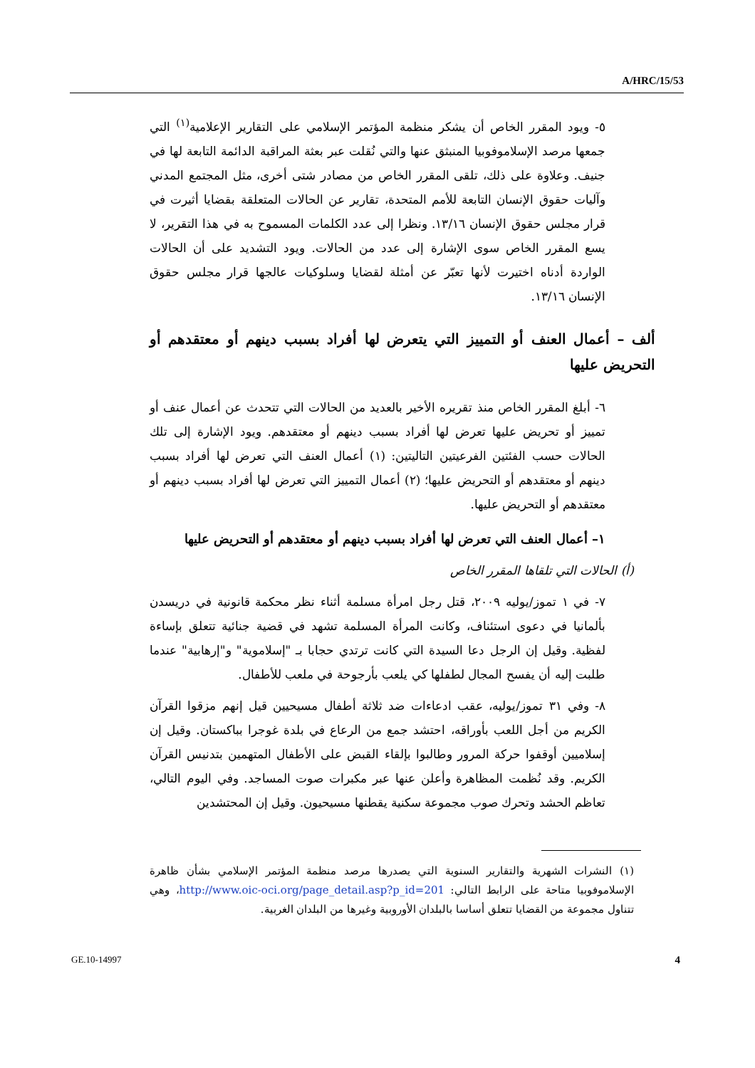A/HRC/15/53
٥- ويود المقرر الخاص أن يشكر منظمة المؤتمر الإسلامي على التقارير الإعلامية<sup>(١)</sup> التي جمعها مرصد الإسلاموفوبيا المنبثق عنها والتي نُقلت عبر بعثة المراقبة الدائمة التابعة لها في جنيف. وعلاوة على ذلك، تلقى المقرر الخاص من مصادر شتى أخرى، مثل المجتمع المدني وآليات حقوق الإنسان التابعة للأمم المتحدة، تقارير عن الحالات المتعلقة بقضايا أثيرت في قرار مجلس حقوق الإنسان ١٣/١٦. ونظرا إلى عدد الكلمات المسموح به في هذا التقرير، لا يسع المقرر الخاص سوى الإشارة إلى عدد من الحالات. ويود التشديد على أن الحالات الواردة أدناه اختيرت لأنها تعبّر عن أمثلة لقضايا وسلوكيات عالجها قرار مجلس حقوق الإنسان ١٣/١٦.
ألف – أعمال العنف أو التمييز التي يتعرض لها أفراد بسبب دينهم أو معتقدهم أو التحريض عليها
٦- أبلغ المقرر الخاص منذ تقريره الأخير بالعديد من الحالات التي تتحدث عن أعمال عنف أو تمييز أو تحريض عليها تعرض لها أفراد بسبب دينهم أو معتقدهم. ويود الإشارة إلى تلك الحالات حسب الفئتين الفرعيتين التاليتين: (١) أعمال العنف التي تعرض لها أفراد بسبب دينهم أو معتقدهم أو التحريض عليها؛ (٢) أعمال التمييز التي تعرض لها أفراد بسبب دينهم أو معتقدهم أو التحريض عليها.
١– أعمال العنف التي تعرض لها أفراد بسبب دينهم أو معتقدهم أو التحريض عليها
(أ) الحالات التي تلقاها المقرر الخاص
٧- في ١ تموز/يوليه ٢٠٠٩، قتل رجل امرأة مسلمة أثناء نظر محكمة قانونية في دريسدن بألمانيا في دعوى استئناف، وكانت المرأة المسلمة تشهد في قضية جنائية تتعلق بإساءة لفظية. وقيل إن الرجل دعا السيدة التي كانت ترتدي حجابا بـ "إسلاموية" و"إرهابية" عندما طلبت إليه أن يفسح المجال لطفلها كي يلعب بأرجوحة في ملعب للأطفال.
٨- وفي ٣١ تموز/يوليه، عقب ادعاءات ضد ثلاثة أطفال مسيحيين قيل إنهم مزقوا القرآن الكريم من أجل اللعب بأوراقه، احتشد جمع من الرعاع في بلدة غوجرا بباكستان. وقيل إن إسلاميين أوقفوا حركة المرور وطالبوا بإلقاء القبض على الأطفال المتهمين بتدنيس القرآن الكريم. وقد نُظمت المظاهرة وأعلن عنها عبر مكبرات صوت المساجد. وفي اليوم التالي، تعاظم الحشد وتحرك صوب مجموعة سكنية يقطنها مسيحيون. وقيل إن المحتشدين
(١) النشرات الشهرية والتقارير السنوية التي يصدرها مرصد منظمة المؤتمر الإسلامي بشأن ظاهرة الإسلاموفوبيا متاحة على الرابط التالي: http://www.oic-oci.org/page_detail.asp?p_id=201، وهي تتناول مجموعة من القضايا تتعلق أساسا بالبلدان الأوروبية وغيرها من البلدان الغربية.
GE.10-14997 4